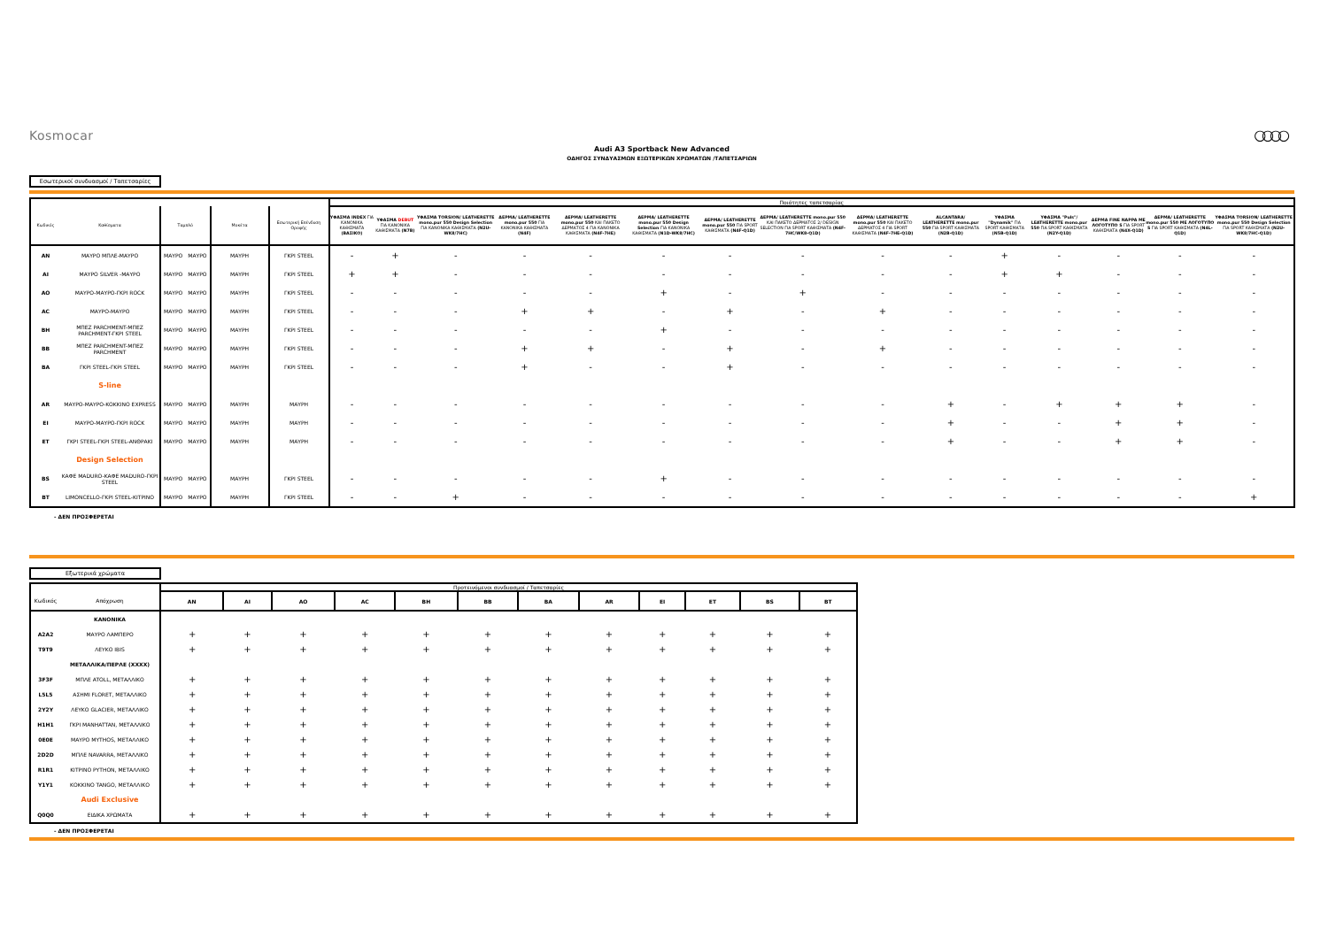Kosmocar ○○○○
Audi A3 Sportback New Advanced
ΟΔΗΓΟΣ ΣΥΝΔΥΑΣΜΩΝ ΕΞΩΤΕΡΙΚΩΝ ΧΡΩΜΑΤΩΝ /ΤΑΠΕΤΣΑΡΙΩΝ
Εσωτερικοί συνδυασμοί / Ταπετσαρίες
| | | | | | | Ποιότητες ταπετσαρίας | | | | | | | | | | | | | | |
| --- | --- | --- | --- | --- | --- | --- | --- | --- | --- | --- | --- | --- | --- | --- | --- | --- | --- | --- | --- | --- |
| Κωδικός | Καθίσματα | Ταμπλό | | Μοκέτα | Εσωτερική Επένδυση Οροφής | ΥΦΑΣΜΑ INDEX ΓΙΑ ΚΑΝΟΝΙΚΑ ΚΑΘΙΣΜΑΤΑ (ΒΑΣΙΚΟ) | ΥΦΑΣΜΑ DEBUT ΓΙΑ ΚΑΝΟΝΙΚΑ ΚΑΘΙΣΜΑΤΑ (N7B) | ΥΦΑΣΜΑ TORSION/ LEATHERETTE mono.pur 550 Design Selection ΓΙΑ ΚΑΝΟΝΙΚΑ ΚΑΘΙΣΜΑΤΑ (N2U-WK8/7HC) | ΔΕΡΜΑ/ LEATHERETTE mono.pur 550 ΓΙΑ ΚΑΝΟΝΙΚΑ ΚΑΘΙΣΜΑΤΑ (N4F) | ΔΕΡΜΑ/ LEATHERETTE mono.pur 550 ΚΑΙ ΠΑΚΕΤΟ ΔΕΡΜΑΤΟΣ 4 ΓΙΑ ΚΑΝΟΝΙΚΑ ΚΑΘΙΣΜΑΤΑ (N4F-7HE) | ΔΕΡΜΑ/ LEATHERETTE mono.pur 550 Design Selection ΓΙΑ ΚΑΝΟΝΙΚΑ ΚΑΘΙΣΜΑΤΑ (N1D-WK8/7HC) | ΔΕΡΜΑ/ LEATHERETTE mono.pur 550 ΓΙΑ SPORT ΚΑΘΙΣΜΑΤΑ (N4F-Q1D) | ΔΕΡΜΑ/ LEATHERETTE mono.pur 550 ΚΑΙ ΠΑΚΕΤΟ ΔΕΡΜΑΤΟΣ 2/ DESIGN SELECTION ΓΙΑ SPORT ΚΑΘΙΣΜΑΤΑ (N4F-7HC/WK8-Q1D) | ΔΕΡΜΑ/ LEATHERETTE mono.pur 550 ΚΑΙ ΠΑΚΕΤΟ ΔΕΡΜΑΤΟΣ 4 ΓΙΑ SPORT ΚΑΘΙΣΜΑΤΑ (N4F-7HE-Q1D) | ALCANTARA/ LEATHERETTE mono.pur 550 ΓΙΑ SPORT ΚΑΘΙΣΜΑΤΑ (N2B-Q1D) | ΥΦΑΣΜΑ "Dynamik" ΓΙΑ SPORT ΚΑΘΙΣΜΑΤΑ (N5B-Q1D) | ΥΦΑΣΜΑ "Puls"/ LEATHERETTE mono.pur 550 ΓΙΑ SPORT ΚΑΘΙΣΜΑΤΑ (N2Y-Q1D) | ΔΕΡΜΑ FINE NAPPA ΜΕ ΛΟΓΟΤΥΠΟ S ΓΙΑ SPORT ΚΑΘΙΣΜΑΤΑ (N4X-Q1D) | ΔΕΡΜΑ/ LEATHERETTE mono.pur 550 ΜΕ ΛΟΓΟΤΥΠΟ S ΓΙΑ SPORT ΚΑΘΙΣΜΑΤΑ (N4L-Q1D) | ΥΦΑΣΜΑ TORSION/ LEATHERETTE mono.pur 550 Design Selection ΓΙΑ SPORT ΚΑΘΙΣΜΑΤΑ (N2U-WK8/7HC-Q1D) |
| AN | ΜΑΥΡΟ ΜΠΛΕ-ΜΑΥΡΟ | ΜΑΥΡΟ | ΜΑΥΡΟ | ΜΑΥΡΗ | ΓΚΡΙ STEEL | - | + | - | - | - | - | - | - | - | - | + | - | - | - | - |
| AI | ΜΑΥΡΟ SILVER -ΜΑΥΡΟ | ΜΑΥΡΟ | ΜΑΥΡΟ | ΜΑΥΡΗ | ΓΚΡΙ STEEL | + | + | - | - | - | - | - | - | - | - | + | + | - | - | - |
| AO | ΜΑΥΡΟ-ΜΑΥΡΟ-ΓΚΡΙ ROCK | ΜΑΥΡΟ | ΜΑΥΡΟ | ΜΑΥΡΗ | ΓΚΡΙ STEEL | - | - | - | - | - | + | - | + | - | - | - | - | - | - | - |
| AC | ΜΑΥΡΟ-ΜΑΥΡΟ | ΜΑΥΡΟ | ΜΑΥΡΟ | ΜΑΥΡΗ | ΓΚΡΙ STEEL | - | - | - | + | + | - | + | - | + | - | - | - | - | - | - |
| BH | ΜΠΕΖ PARCHMENT-ΜΠΕΖ PARCHMENT-ΓΚΡΙ STEEL | ΜΑΥΡΟ | ΜΑΥΡΟ | ΜΑΥΡΗ | ΓΚΡΙ STEEL | - | - | - | - | - | + | - | - | - | - | - | - | - | - | - |
| BB | ΜΠΕΖ PARCHMENT-ΜΠΕΖ PARCHMENT | ΜΑΥΡΟ | ΜΑΥΡΟ | ΜΑΥΡΗ | ΓΚΡΙ STEEL | - | - | - | + | + | - | + | - | + | - | - | - | - | - | - |
| BA | ΓΚΡΙ STEEL-ΓΚΡΙ STEEL | ΜΑΥΡΟ | ΜΑΥΡΟ | ΜΑΥΡΗ | ΓΚΡΙ STEEL | - | - | - | + | - | - | + | - | - | - | - | - | - | - | - |
| | S-line | | | | | | | | | | | | | | | | | | | |
| AR | ΜΑΥΡΟ-ΜΑΥΡΟ-ΚΟΚΚΙΝΟ EXPRESS | ΜΑΥΡΟ | ΜΑΥΡΟ | ΜΑΥΡΗ | ΜΑΥΡΗ | - | - | - | - | - | - | - | - | - | + | - | + | + | + | - |
| EI | ΜΑΥΡΟ-ΜΑΥΡΟ-ΓΚΡΙ ROCK | ΜΑΥΡΟ | ΜΑΥΡΟ | ΜΑΥΡΗ | ΜΑΥΡΗ | - | - | - | - | - | - | - | - | - | + | - | - | + | + | - |
| ET | ΓΚΡΙ STEEL-ΓΚΡΙ STEEL-ΑΝΘΡΑΚΙ | ΜΑΥΡΟ | ΜΑΥΡΟ | ΜΑΥΡΗ | ΜΑΥΡΗ | - | - | - | - | - | - | - | - | - | + | - | - | + | + | - |
| | Design Selection | | | | | | | | | | | | | | | | | | | |
| BS | ΚΑΦΕ MADURO-ΚΑΦΕ MADURO-ΓΚΡΙ STEEL | ΜΑΥΡΟ | ΜΑΥΡΟ | ΜΑΥΡΗ | ΓΚΡΙ STEEL | - | - | - | - | - | + | - | - | - | - | - | - | - | - | - |
| BT | LIMONCELLO-ΓΚΡΙ STEEL-ΚΙΤΡΙΝΟ | ΜΑΥΡΟ | ΜΑΥΡΟ | ΜΑΥΡΗ | ΓΚΡΙ STEEL | - | - | + | - | - | - | - | - | - | - | - | - | - | - | + |
- ΔΕΝ ΠΡΟΣΦΕΡΕΤΑΙ
Εξωτερικά χρώματα
| | | Προτεινόμενοι συνδυασμοί / Ταπετσαρίες | | | | | | | | | | | |
| --- | --- | --- | --- | --- | --- | --- | --- | --- | --- | --- | --- | --- | --- |
| Κωδικός | Απόχρωση | AN | AI | AO | AC | BH | BB | BA | AR | EI | ET | BS | BT |
| | ΚΑΝΟΝΙΚΑ | | | | | | | | | | | | |
| A2A2 | ΜΑΥΡΟ ΛΑΜΠΕΡΟ | + | + | + | + | + | + | + | + | + | + | + | + |
| T9T9 | ΛΕΥΚΟ IBIS | + | + | + | + | + | + | + | + | + | + | + | + |
| | ΜΕΤΑΛΛΙΚΑ/ΠΕΡΛΕ (XXXX) | | | | | | | | | | | | |
| 3F3F | ΜΠΛΕ ATOLL, ΜΕΤΑΛΛΙΚΟ | + | + | + | + | + | + | + | + | + | + | + | + |
| L5L5 | ΑΣΗΜΙ FLORET, ΜΕΤΑΛΛΙΚΟ | + | + | + | + | + | + | + | + | + | + | + | + |
| 2Y2Y | ΛΕΥΚΟ GLACIER, ΜΕΤΑΛΛΙΚΟ | + | + | + | + | + | + | + | + | + | + | + | + |
| H1H1 | ΓΚΡΙ MANHATTAN, ΜΕΤΑΛΛΙΚΟ | + | + | + | + | + | + | + | + | + | + | + | + |
| 0E0E | ΜΑΥΡΟ MYTHOS, ΜΕΤΑΛΛΙΚΟ | + | + | + | + | + | + | + | + | + | + | + | + |
| 2D2D | ΜΠΛΕ NAVARRA, ΜΕΤΑΛΛΙΚΟ | + | + | + | + | + | + | + | + | + | + | + | + |
| R1R1 | ΚΙΤΡΙΝΟ PYTHON, ΜΕΤΑΛΛΙΚΟ | + | + | + | + | + | + | + | + | + | + | + | + |
| Y1Y1 | ΚΟΚΚΙΝΟ TANGO, ΜΕΤΑΛΛΙΚΟ | + | + | + | + | + | + | + | + | + | + | + | + |
| | Audi Exclusive | | | | | | | | | | | | |
| Q0Q0 | ΕΙΔΙΚΑ ΧΡΩΜΑΤΑ | + | + | + | + | + | + | + | + | + | + | + | + |
- ΔΕΝ ΠΡΟΣΦΕΡΕΤΑΙ